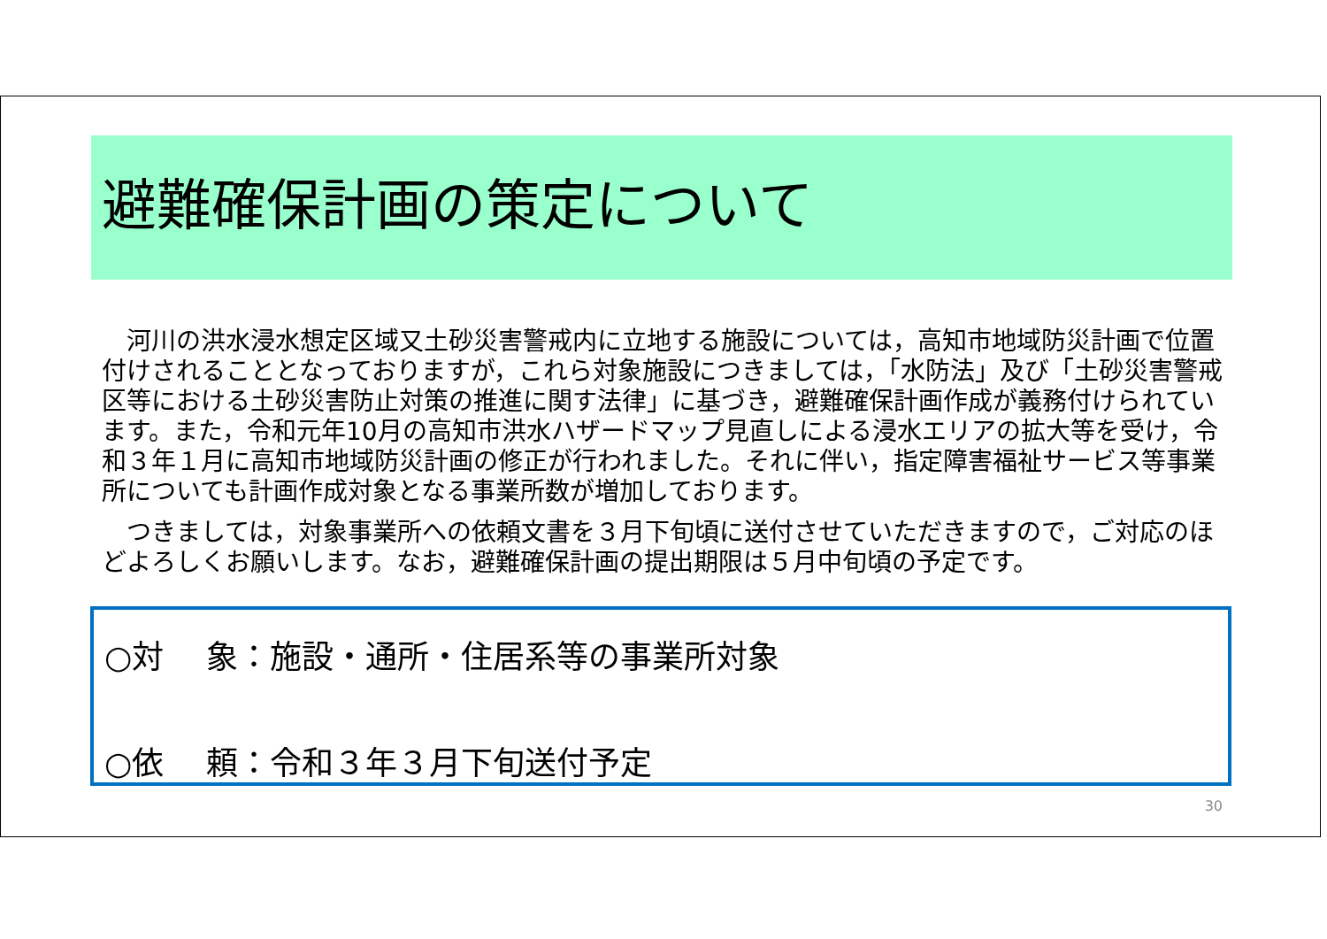避難確保計画の策定について
　河川の洪水浸水想定区域又土砂災害警戒内に立地する施設については，高知市地域防災計画で位置付けされることとなっておりますが，これら対象施設につきましては，「水防法」及び「土砂災害警戒区等における土砂災害防止対策の推進に関す法律」に基づき，避難確保計画作成が義務付けられています。また，令和元年10月の高知市洪水ハザードマップ見直しによる浸水エリアの拡大等を受け，令和３年１月に高知市地域防災計画の修正が行われました。それに伴い，指定障害福祉サービス等事業所についても計画作成対象となる事業所数が増加しております。
　つきましては，対象事業所への依頼文書を３月下旬頃に送付させていただきますので，ご対応のほどよろしくお願いします。なお，避難確保計画の提出期限は５月中旬頃の予定です。
○対　 象：施設・通所・住居系等の事業所対象
○依　 頼：令和３年３月下旬送付予定
30